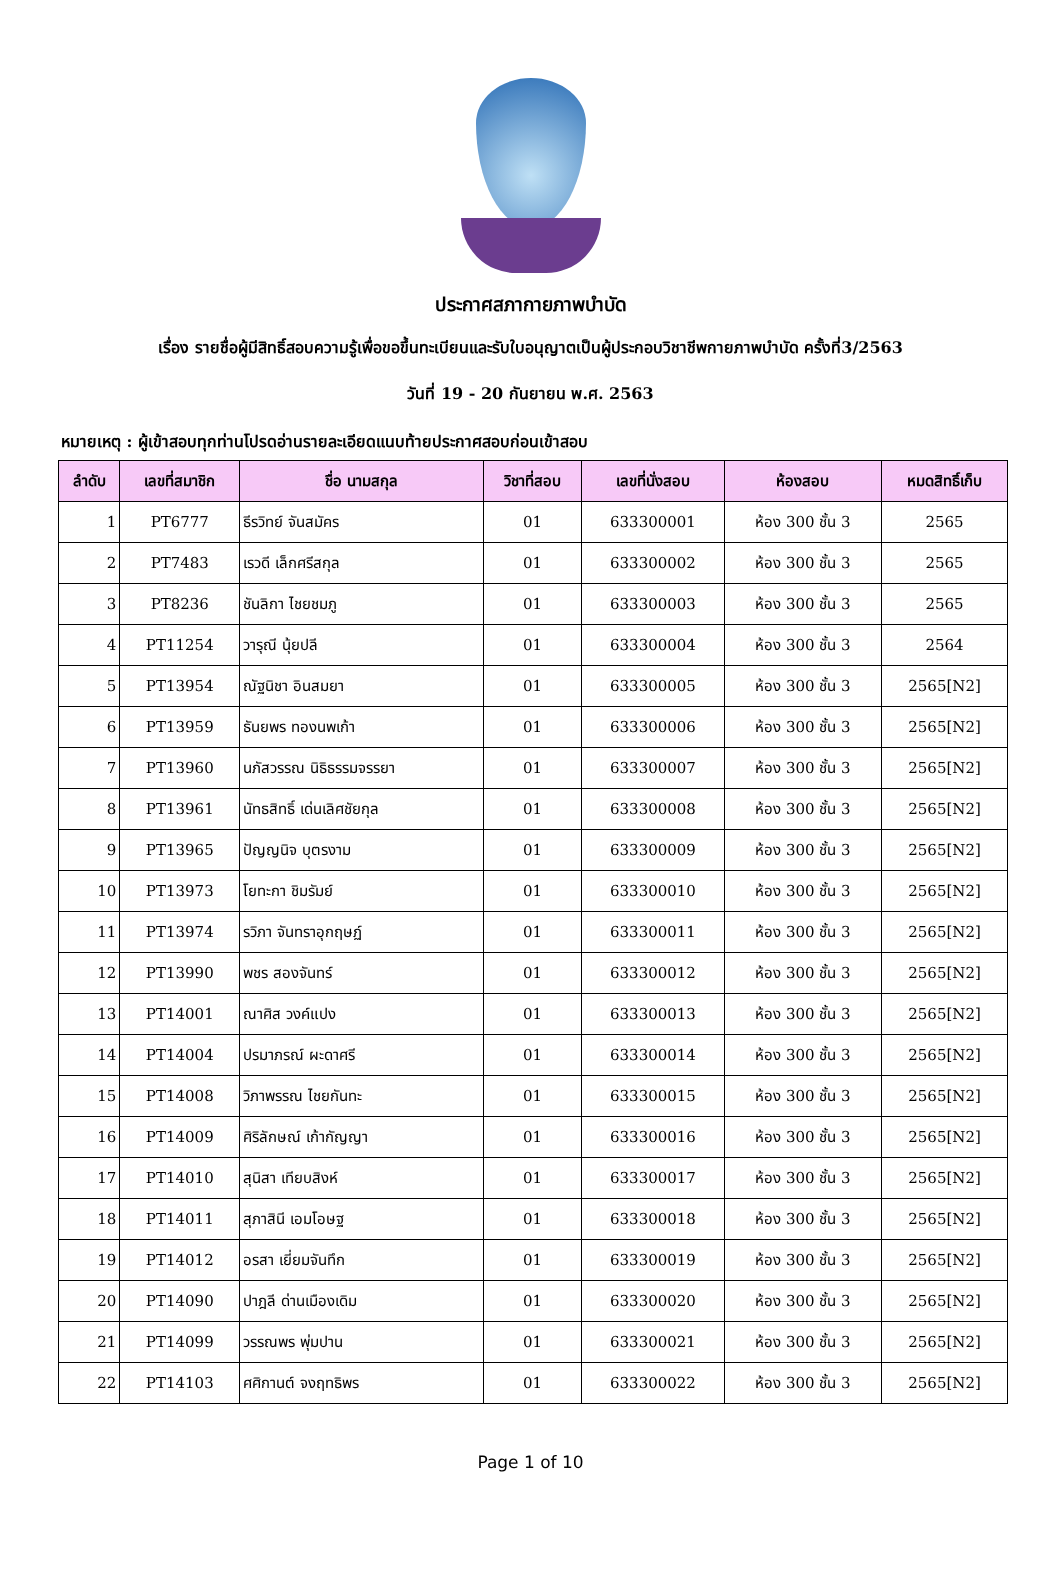ประกาศสภากายภาพบำบัด
เรื่อง รายชื่อผู้มีสิทธิ์สอบความรู้เพื่อขอขึ้นทะเบียนและรับใบอนุญาตเป็นผู้ประกอบวิชาชีพกายภาพบำบัด ครั้งที่3/2563
วันที่ 19 - 20 กันยายน พ.ศ. 2563
หมายเหตุ : ผู้เข้าสอบทุกท่านโปรดอ่านรายละเอียดแนบท้ายประกาศสอบก่อนเข้าสอบ
| ลำดับ | เลขที่สมาชิก | ชื่อ นามสกุล | วิชาที่สอบ | เลขที่นั่งสอบ | ห้องสอบ | หมดสิทธิ์เก็บ |
| --- | --- | --- | --- | --- | --- | --- |
| 1 | PT6777 | ธีรวิทย์ จันสมัคร | 01 | 633300001 | ห้อง 300 ชั้น 3 | 2565 |
| 2 | PT7483 | เรวดี เล็กศรีสกุล | 01 | 633300002 | ห้อง 300 ชั้น 3 | 2565 |
| 3 | PT8236 | ชันลิกา ไชยชมภู | 01 | 633300003 | ห้อง 300 ชั้น 3 | 2565 |
| 4 | PT11254 | วารุณี นุ้ยปลี | 01 | 633300004 | ห้อง 300 ชั้น 3 | 2564 |
| 5 | PT13954 | ณัฐนิชา อินสมยา | 01 | 633300005 | ห้อง 300 ชั้น 3 | 2565[N2] |
| 6 | PT13959 | ธันยพร ทองนพเก้า | 01 | 633300006 | ห้อง 300 ชั้น 3 | 2565[N2] |
| 7 | PT13960 | นภัสวรรณ นิธิธรรมจรรยา | 01 | 633300007 | ห้อง 300 ชั้น 3 | 2565[N2] |
| 8 | PT13961 | นัทธสิทธิ์ เด่นเลิศชัยกุล | 01 | 633300008 | ห้อง 300 ชั้น 3 | 2565[N2] |
| 9 | PT13965 | ปัญญนิจ บุตรงาม | 01 | 633300009 | ห้อง 300 ชั้น 3 | 2565[N2] |
| 10 | PT13973 | โยทะกา ชิมรัมย์ | 01 | 633300010 | ห้อง 300 ชั้น 3 | 2565[N2] |
| 11 | PT13974 | รวิภา จันทราอุกฤษฏ์ | 01 | 633300011 | ห้อง 300 ชั้น 3 | 2565[N2] |
| 12 | PT13990 | พชร สองจันทร์ | 01 | 633300012 | ห้อง 300 ชั้น 3 | 2565[N2] |
| 13 | PT14001 | ณาศิส วงค์แปง | 01 | 633300013 | ห้อง 300 ชั้น 3 | 2565[N2] |
| 14 | PT14004 | ปรมาภรณ์ ผะดาศรี | 01 | 633300014 | ห้อง 300 ชั้น 3 | 2565[N2] |
| 15 | PT14008 | วิภาพรรณ ไชยกันทะ | 01 | 633300015 | ห้อง 300 ชั้น 3 | 2565[N2] |
| 16 | PT14009 | ศิริลักษณ์ เก้ากัญญา | 01 | 633300016 | ห้อง 300 ชั้น 3 | 2565[N2] |
| 17 | PT14010 | สุนิสา เทียบสิงห์ | 01 | 633300017 | ห้อง 300 ชั้น 3 | 2565[N2] |
| 18 | PT14011 | สุภาสินี เอมโอษฐ | 01 | 633300018 | ห้อง 300 ชั้น 3 | 2565[N2] |
| 19 | PT14012 | อรสา เยี่ยมจันทึก | 01 | 633300019 | ห้อง 300 ชั้น 3 | 2565[N2] |
| 20 | PT14090 | ปาฎลี ด่านเมืองเดิม | 01 | 633300020 | ห้อง 300 ชั้น 3 | 2565[N2] |
| 21 | PT14099 | วรรณพร พุ่มปาน | 01 | 633300021 | ห้อง 300 ชั้น 3 | 2565[N2] |
| 22 | PT14103 | ศศิกานต์ จงฤทธิพร | 01 | 633300022 | ห้อง 300 ชั้น 3 | 2565[N2] |
Page 1 of 10